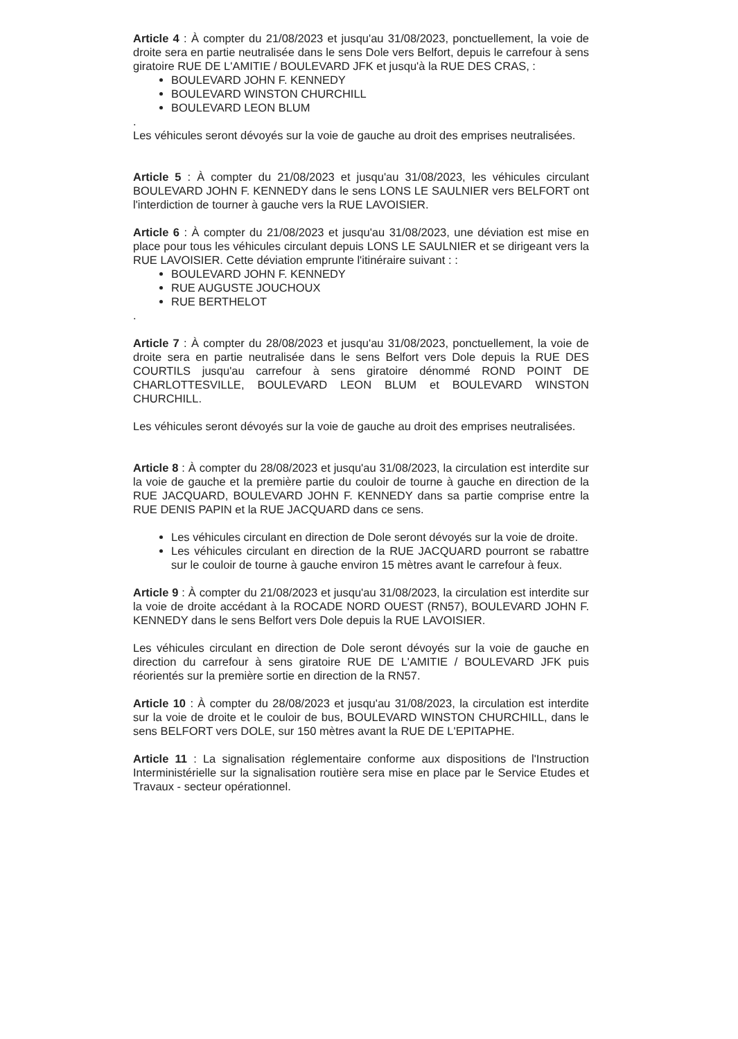Article 4 : À compter du 21/08/2023 et jusqu'au 31/08/2023, ponctuellement, la voie de droite sera en partie neutralisée dans le sens Dole vers Belfort, depuis le carrefour à sens giratoire RUE DE L'AMITIE / BOULEVARD JFK et jusqu'à la RUE DES CRAS, :
BOULEVARD JOHN F. KENNEDY
BOULEVARD WINSTON CHURCHILL
BOULEVARD LEON BLUM
.
Les véhicules seront dévoyés sur la voie de gauche au droit des emprises neutralisées.
Article 5 : À compter du 21/08/2023 et jusqu'au 31/08/2023, les véhicules circulant BOULEVARD JOHN F. KENNEDY dans le sens LONS LE SAULNIER vers BELFORT ont l'interdiction de tourner à gauche vers la RUE LAVOISIER.
Article 6 : À compter du 21/08/2023 et jusqu'au 31/08/2023, une déviation est mise en place pour tous les véhicules circulant depuis LONS LE SAULNIER et se dirigeant vers la RUE LAVOISIER. Cette déviation emprunte l'itinéraire suivant : :
BOULEVARD JOHN F. KENNEDY
RUE AUGUSTE JOUCHOUX
RUE BERTHELOT
.
Article 7 : À compter du 28/08/2023 et jusqu'au 31/08/2023, ponctuellement, la voie de droite sera en partie neutralisée dans le sens Belfort vers Dole depuis la RUE DES COURTILS jusqu'au carrefour à sens giratoire dénommé ROND POINT DE CHARLOTTESVILLE, BOULEVARD LEON BLUM et BOULEVARD WINSTON CHURCHILL.
Les véhicules seront dévoyés sur la voie de gauche au droit des emprises neutralisées.
Article 8 : À compter du 28/08/2023 et jusqu'au 31/08/2023, la circulation est interdite sur la voie de gauche et la première partie du couloir de tourne à gauche en direction de la RUE JACQUARD, BOULEVARD JOHN F. KENNEDY dans sa partie comprise entre la RUE DENIS PAPIN et la RUE JACQUARD dans ce sens.
Les véhicules circulant en direction de Dole seront dévoyés sur la voie de droite.
Les véhicules circulant en direction de la RUE JACQUARD pourront se rabattre sur le couloir de tourne à gauche environ 15 mètres avant le carrefour à feux.
Article 9 : À compter du 21/08/2023 et jusqu'au 31/08/2023, la circulation est interdite sur la voie de droite accédant à la ROCADE NORD OUEST (RN57), BOULEVARD JOHN F. KENNEDY dans le sens Belfort vers Dole depuis la RUE LAVOISIER.
Les véhicules circulant en direction de Dole seront dévoyés sur la voie de gauche en direction du carrefour à sens giratoire RUE DE L'AMITIE / BOULEVARD JFK puis réorientés sur la première sortie en direction de la RN57.
Article 10 : À compter du 28/08/2023 et jusqu'au 31/08/2023, la circulation est interdite sur la voie de droite et le couloir de bus, BOULEVARD WINSTON CHURCHILL, dans le sens BELFORT vers DOLE, sur 150 mètres avant la RUE DE L'EPITAPHE.
Article 11 : La signalisation réglementaire conforme aux dispositions de l'Instruction Interministérielle sur la signalisation routière sera mise en place par le Service Etudes et Travaux - secteur opérationnel.